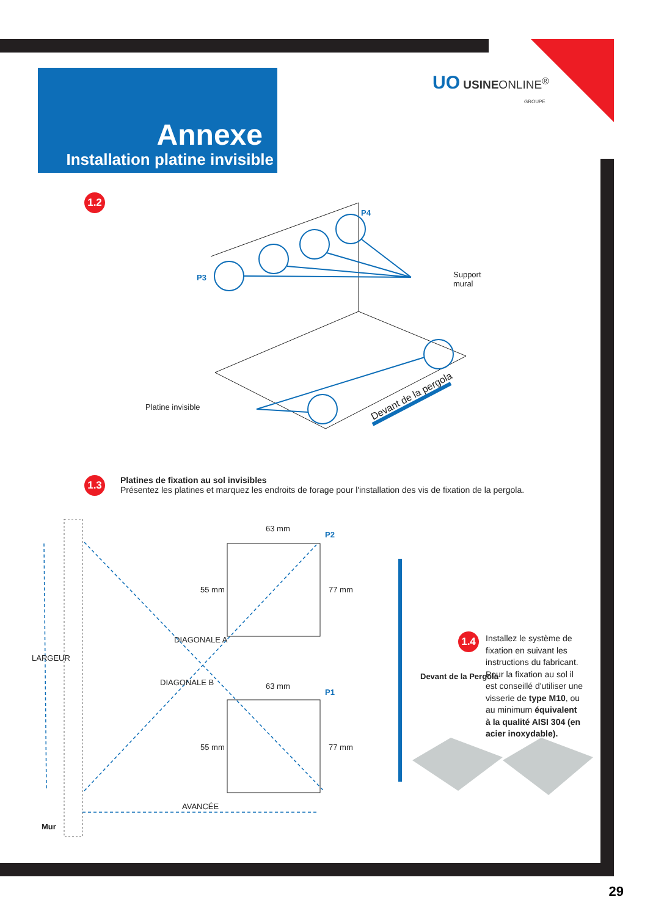UO USINEONLINE<sup>®</sup>
GROUPE
Annexe
Installation platine invisible
1.2
P4
P3
Support
mural
Platine invisible
Devant de la pergola
1.3
Platines de fixation au sol invisibles
Présentez les platines et marquez les endroits de forage pour l'installation des vis de fixation de la pergola.
63 mm
P2
55 mm 77 mm
DIAGONALE A
DIAGONALE B 63 mm
P1
55 mm 77 mm
LARGEUR
AVANCÉE
Mur
Devant de la Pergola
1.4
Installez le système de fixation en suivant les instructions du fabricant. Pour la fixation au sol il est conseillé d'utiliser une visserie de type M10, ou au minimum équivalent à la qualité AISI 304 (en acier inoxydable).
29